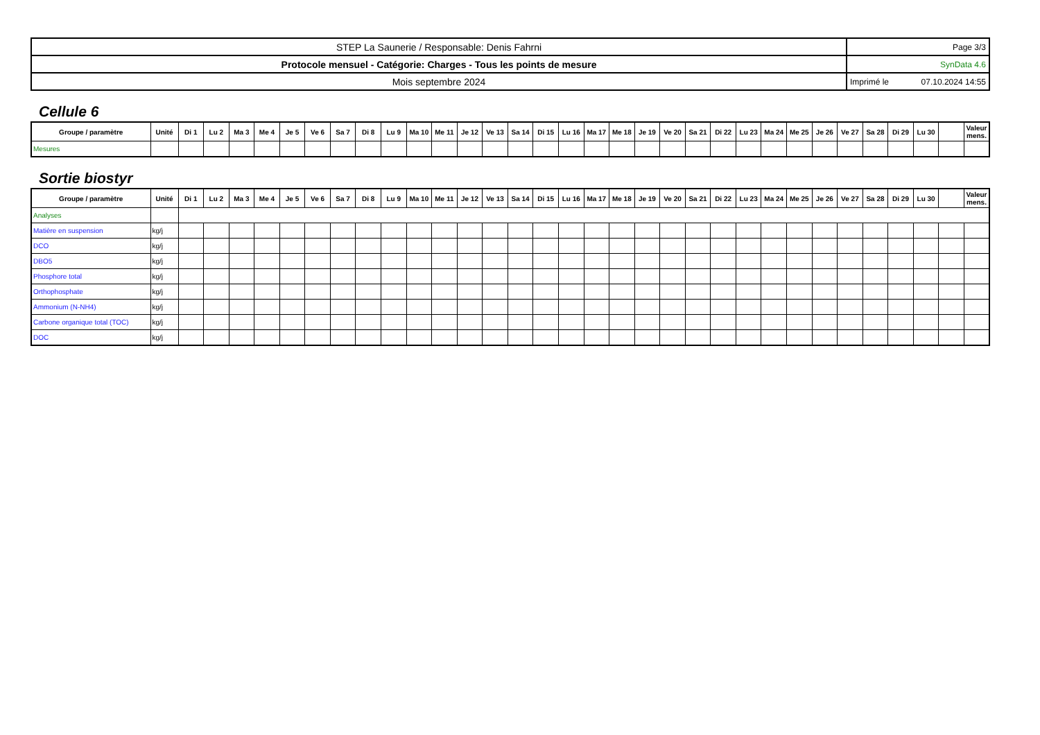| STEP La Saunerie / Responsable: Denis Fahrni | Page 3/3 |
| Protocole mensuel - Catégorie: Charges - Tous les points de mesure | SynData 4.6 |
| Mois septembre 2024 | Imprimé le 07.10.2024 14:55 |
Cellule 6
| Groupe / paramètre | Unité | Di 1 | Lu 2 | Ma 3 | Me 4 | Je 5 | Ve 6 | Sa 7 | Di 8 | Lu 9 | Ma 10 | Me 11 | Je 12 | Ve 13 | Sa 14 | Di 15 | Lu 16 | Ma 17 | Me 18 | Je 19 | Ve 20 | Sa 21 | Di 22 | Lu 23 | Ma 24 | Me 25 | Je 26 | Ve 27 | Sa 28 | Di 29 | Lu 30 | | Valeur mens. |
| --- | --- | --- | --- | --- | --- | --- | --- | --- | --- | --- | --- | --- | --- | --- | --- | --- | --- | --- | --- | --- | --- | --- | --- | --- | --- | --- | --- | --- | --- | --- | --- | --- | --- |
| Mesures | | | | | | | | | | | | | | | | | | | | | | | | | | | | | | | | | |
Sortie biostyr
| Groupe / paramètre | Unité | Di 1 | Lu 2 | Ma 3 | Me 4 | Je 5 | Ve 6 | Sa 7 | Di 8 | Lu 9 | Ma 10 | Me 11 | Je 12 | Ve 13 | Sa 14 | Di 15 | Lu 16 | Ma 17 | Me 18 | Je 19 | Ve 20 | Sa 21 | Di 22 | Lu 23 | Ma 24 | Me 25 | Je 26 | Ve 27 | Sa 28 | Di 29 | Lu 30 | | Valeur mens. |
| --- | --- | --- | --- | --- | --- | --- | --- | --- | --- | --- | --- | --- | --- | --- | --- | --- | --- | --- | --- | --- | --- | --- | --- | --- | --- | --- | --- | --- | --- | --- | --- | --- | --- |
| Analyses | | | | | | | | | | | | | | | | | | | | | | | | | | | | | | | | | |
| Matière en suspension | kg/j | | | | | | | | | | | | | | | | | | | | | | | | | | | | | | | | |
| DCO | kg/j | | | | | | | | | | | | | | | | | | | | | | | | | | | | | | | | |
| DBO5 | kg/j | | | | | | | | | | | | | | | | | | | | | | | | | | | | | | | | |
| Phosphore total | kg/j | | | | | | | | | | | | | | | | | | | | | | | | | | | | | | | | |
| Orthophosphate | kg/j | | | | | | | | | | | | | | | | | | | | | | | | | | | | | | | | |
| Ammonium (N-NH4) | kg/j | | | | | | | | | | | | | | | | | | | | | | | | | | | | | | | | |
| Carbone organique total (TOC) | kg/j | | | | | | | | | | | | | | | | | | | | | | | | | | | | | | | | |
| DOC | kg/j | | | | | | | | | | | | | | | | | | | | | | | | | | | | | | | | |